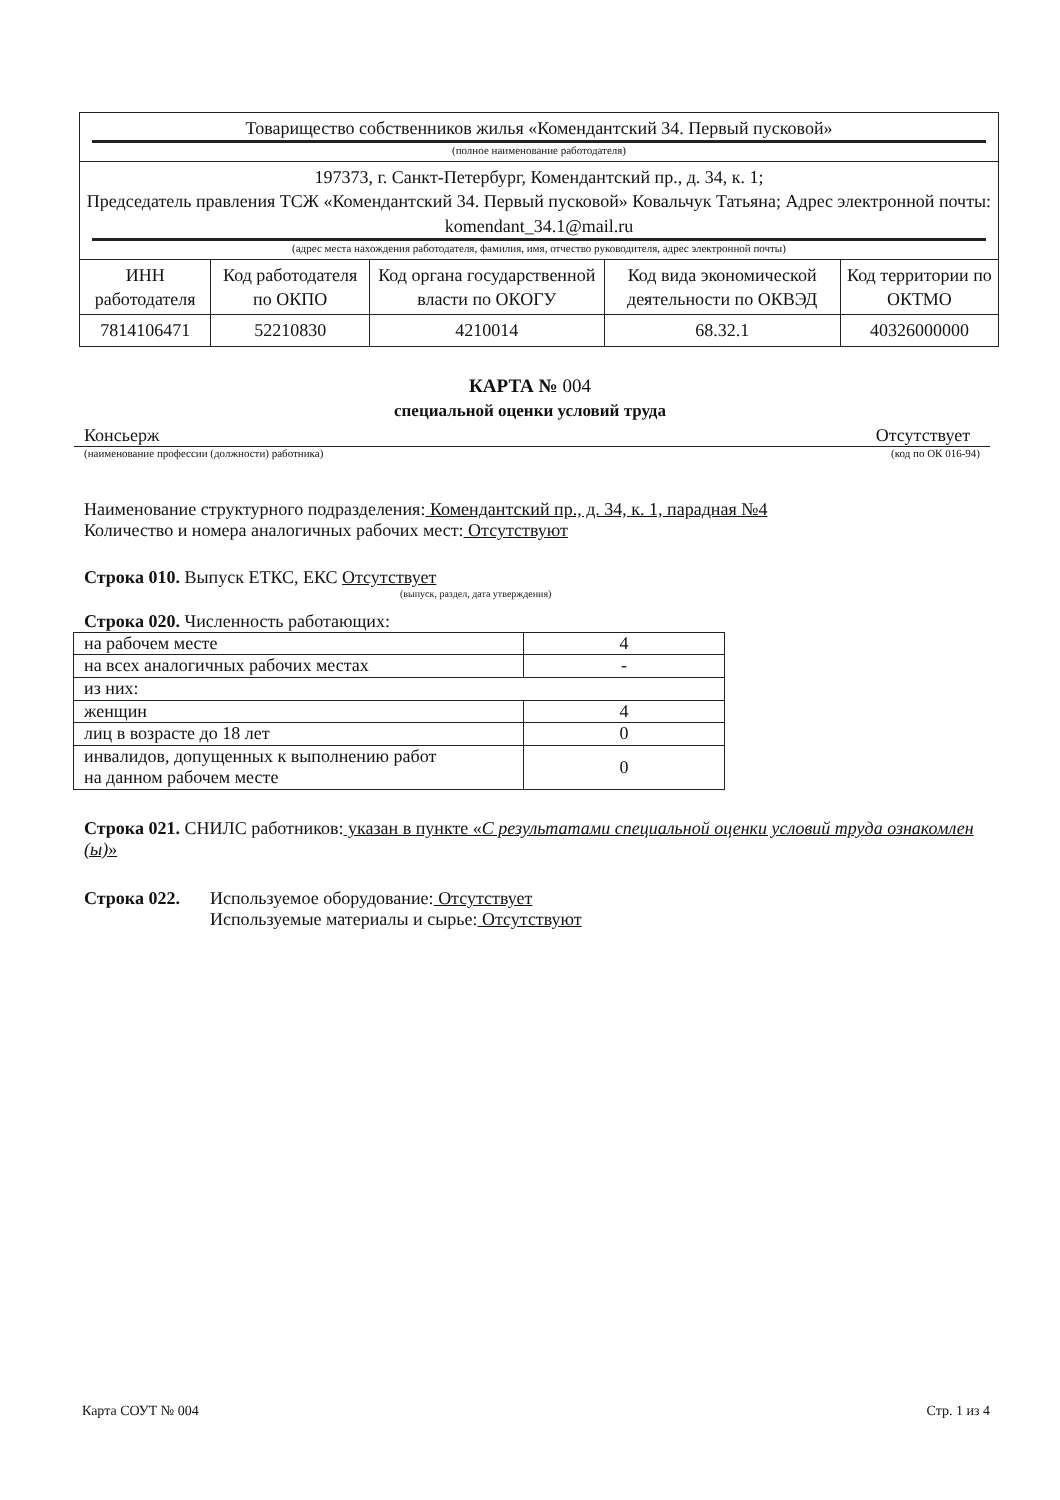| Товарищество собственников жилья «Комендантский 34. Первый пусковой» (полное наименование работодателя) | | | | |
| 197373, г. Санкт-Петербург, Комендантский пр., д. 34, к. 1; Председатель правления ТСЖ «Комендантский 34. Первый пусковой» Ковальчук Татьяна; Адрес электронной почты: komendant_34.1@mail.ru (адрес места нахождения работодателя, фамилия, имя, отчество руководителя, адрес электронной почты) | | | | |
| ИНН работодателя | Код работодателя по ОКПО | Код органа государственной власти по ОКОГУ | Код вида экономической деятельности по ОКВЭД | Код территории по ОКТМО |
| 7814106471 | 52210830 | 4210014 | 68.32.1 | 40326000000 |
КАРТА № 004
специальной оценки условий труда
Консьерж Отсутствует
(наименование профессии (должности) работника) (код по ОК 016-94)
Наименование структурного подразделения: Комендантский пр., д. 34, к. 1, парадная №4
Количество и номера аналогичных рабочих мест: Отсутствуют
Строка 010. Выпуск ЕТКС, ЕКС Отсутствует
(выпуск, раздел, дата утверждения)
Строка 020. Численность работающих:
| на рабочем месте | 4 |
| на всех аналогичных рабочих местах | - |
| из них: | |
| женщин | 4 |
| лиц в возрасте до 18 лет | 0 |
| инвалидов, допущенных к выполнению работ на данном рабочем месте | 0 |
Строка 021. СНИЛС работников: указан в пункте «С результатами специальной оценки условий труда ознакомлен (ы)»
Строка 022. Используемое оборудование: Отсутствует
Используемые материалы и сырье: Отсутствуют
Карта СОУТ № 004 Стр. 1 из 4